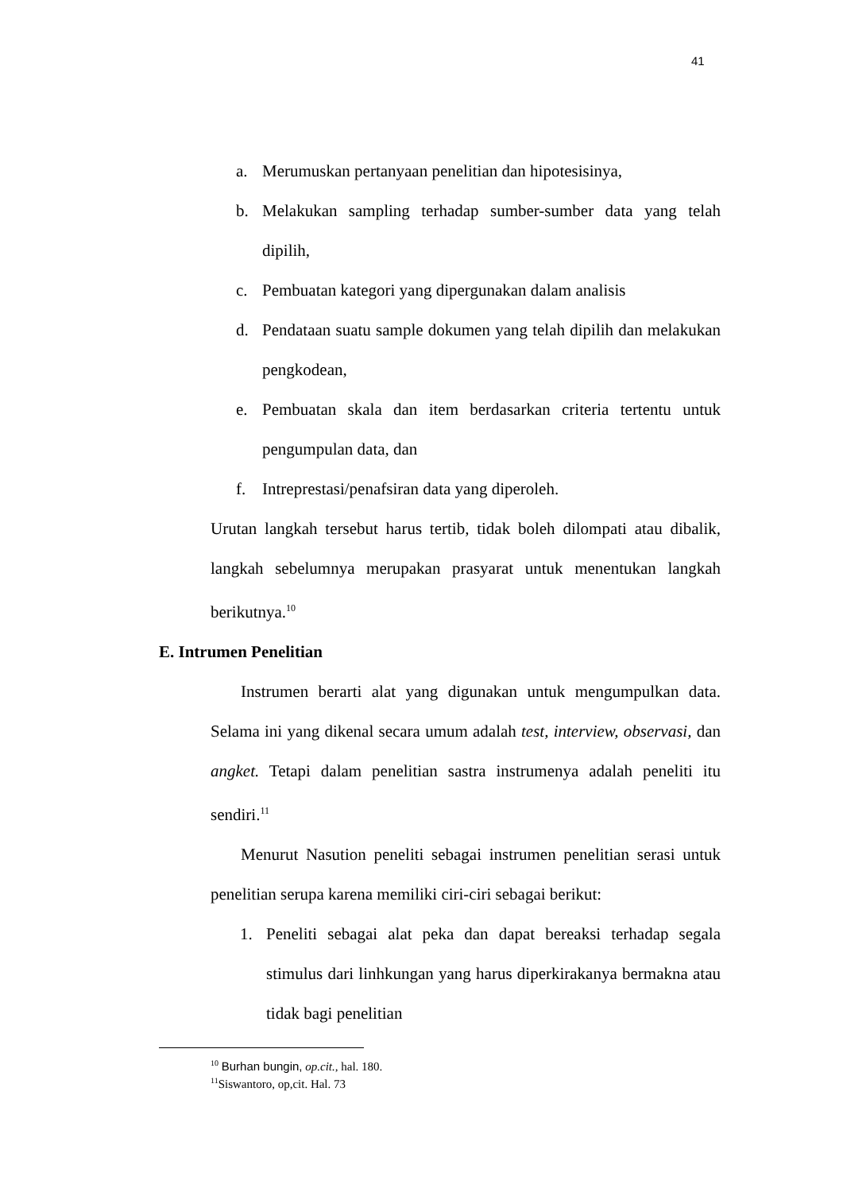41
a. Merumuskan pertanyaan penelitian dan hipotesisinya,
b. Melakukan sampling terhadap sumber-sumber data yang telah dipilih,
c. Pembuatan kategori yang dipergunakan dalam analisis
d. Pendataan suatu sample dokumen yang telah dipilih dan melakukan pengkodean,
e. Pembuatan skala dan item berdasarkan criteria tertentu untuk pengumpulan data, dan
f. Intreprestasi/penafsiran data yang diperoleh.
Urutan langkah tersebut harus tertib, tidak boleh dilompati atau dibalik, langkah sebelumnya merupakan prasyarat untuk menentukan langkah berikutnya.<sup>10</sup>
E. Intrumen Penelitian
Instrumen berarti alat yang digunakan untuk mengumpulkan data. Selama ini yang dikenal secara umum adalah test, interview, observasi, dan angket. Tetapi dalam penelitian sastra instrumenya adalah peneliti itu sendiri.<sup>11</sup>
Menurut Nasution peneliti sebagai instrumen penelitian serasi untuk penelitian serupa karena memiliki ciri-ciri sebagai berikut:
1. Peneliti sebagai alat peka dan dapat bereaksi terhadap segala stimulus dari linhkungan yang harus diperkirakanya bermakna atau tidak bagi penelitian
<sup>10</sup> Burhan bungin, op.cit., hal. 180.
<sup>11</sup> Siswantoro, op,cit. Hal. 73